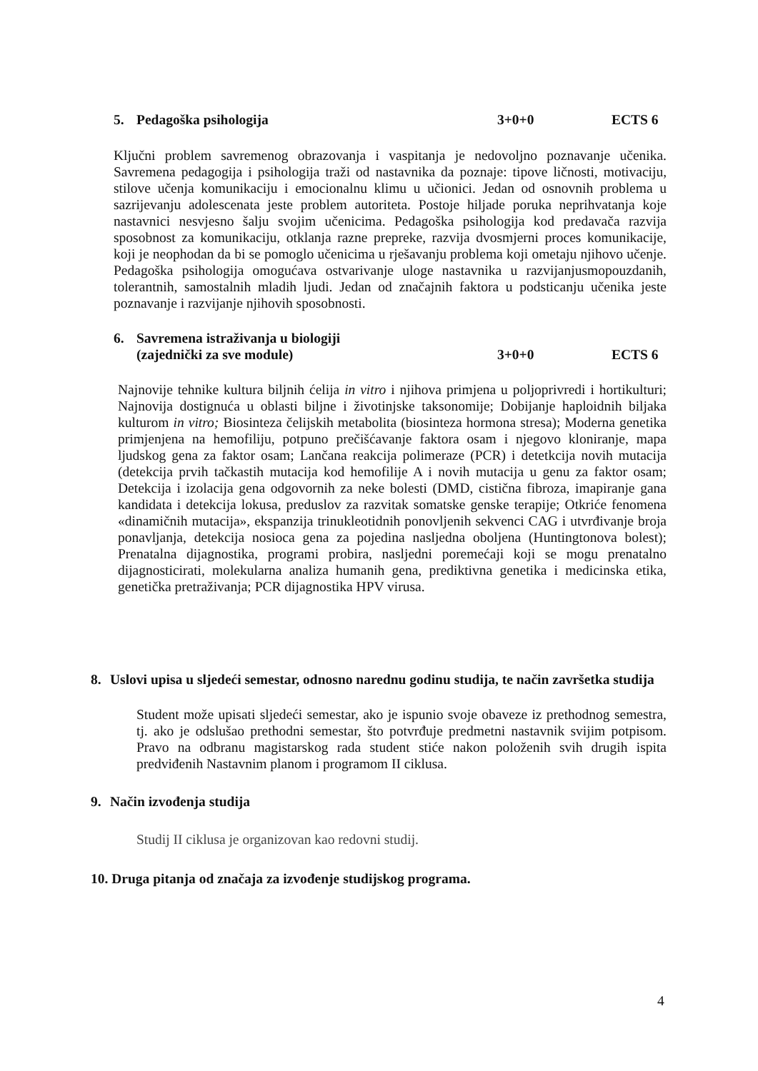5. Pedagoška psihologija 3+0+0 ECTS 6
Ključni problem savremenog obrazovanja i vaspitanja je nedovoljno poznavanje učenika. Savremena pedagogija i psihologija traži od nastavnika da poznaje: tipove ličnosti, motivaciju, stilove učenja komunikaciju i emocionalnu klimu u učionici. Jedan od osnovnih problema u sazrijevanju adolescenata jeste problem autoriteta. Postoje hiljade poruka neprihvatanja koje nastavnici nesvjesno šalju svojim učenicima. Pedagoška psihologija kod predavača razvija sposobnost za komunikaciju, otklanja razne prepreke, razvija dvosmjerni proces komunikacije, koji je neophodan da bi se pomoglo učenicima u rješavanju problema koji ometaju njihovo učenje. Pedagoška psihologija omogućava ostvarivanje uloge nastavnika u razvijanjusmopouzdanih, tolerantnih, samostalnih mladih ljudi. Jedan od značajnih faktora u podsticanju učenika jeste poznavanje i razvijanje njihovih sposobnosti.
6. Savremena istraživanja u biologiji
(zajednički za sve module) 3+0+0 ECTS 6
Najnovije tehnike kultura biljnih ćelija in vitro i njihova primjena u poljoprivredi i hortikulturi; Najnovija dostignuća u oblasti biljne i životinjske taksonomije; Dobijanje haploidnih biljaka kulturom in vitro; Biosinteza čelijskih metabolita (biosinteza hormona stresa); Moderna genetika primjenjena na hemofiliju, potpuno prečišćavanje faktora osam i njegovo kloniranje, mapa ljudskog gena za faktor osam; Lančana reakcija polimeraze (PCR) i detetkcija novih mutacija (detekcija prvih tačkastih mutacija kod hemofilije A i novih mutacija u genu za faktor osam; Detekcija i izolacija gena odgovornih za neke bolesti (DMD, cistična fibroza, imapiranje gana kandidata i detekcija lokusa, preduslov za razvitak somatske genske terapije; Otkriće fenomena «dinamičnih mutacija», ekspanzija trinukleotidnih ponovljenih sekvenci CAG i utvrđivanje broja ponavljanja, detekcija nosioca gena za pojedina nasljedna oboljena (Huntingtonova bolest); Prenatalna dijagnostika, programi probira, nasljedni poremećaji koji se mogu prenatalno dijagnosticirati, molekularna analiza humanih gena, prediktivna genetika i medicinska etika, genetička pretraživanja; PCR dijagnostika HPV virusa.
8. Uslovi upisa u sljedeći semestar, odnosno narednu godinu studija, te način završetka studija
Student može upisati sljedeći semestar, ako je ispunio svoje obaveze iz prethodnog semestra, tj. ako je odslušao prethodni semestar, što potvrđuje predmetni nastavnik svijim potpisom. Pravo na odbranu magistarskog rada student stiće nakon položenih svih drugih ispita predviđenih Nastavnim planom i programom II ciklusa.
9. Način izvođenja studija
Studij II ciklusa je organizovan kao redovni studij.
10. Druga pitanja od značaja za izvođenje studijskog programa.
4